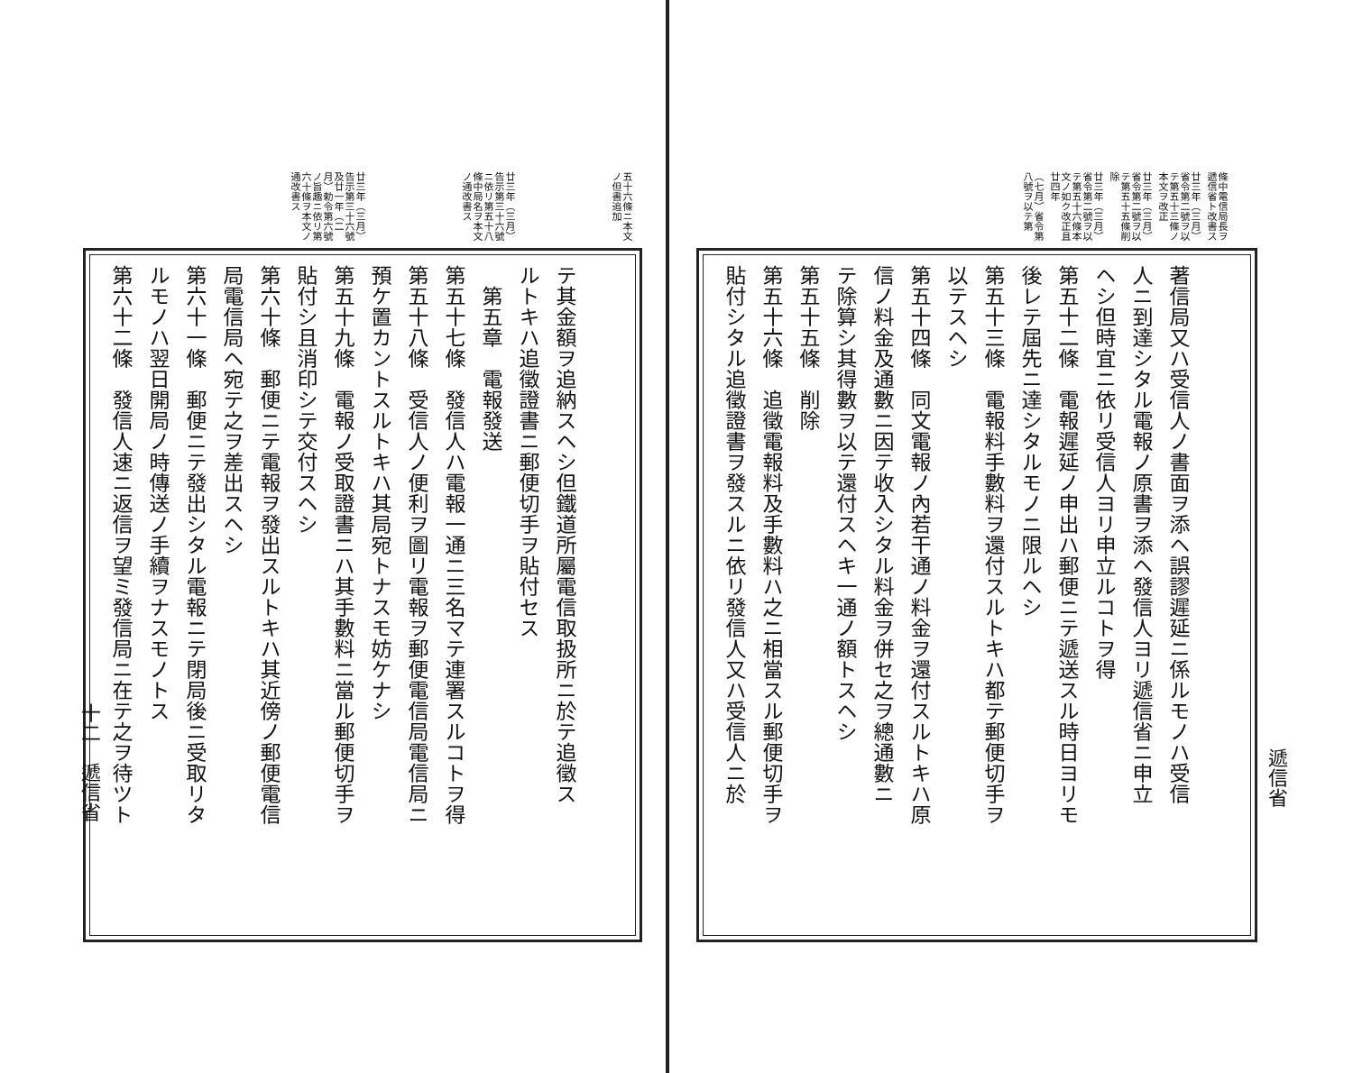條中電信局長ヲ遞信省ト改書ス
廿三年（三月）省令第二號ヲ以テ第五十三條ノ本文ヲ改正
廿三年（三月）省令第二號ヲ以テ第五十五條削除
廿三年（三月）省令第二號ヲ以テ第五十六條本文ノ如ク改正且廿四年
（七月）省令第八號ヲ以テ第
著信局又ハ受信人ノ書面ヲ添ヘ誤謬遲延ニ係ルモノハ受信
人ニ到達シタル電報ノ原書ヲ添ヘ發信人ヨリ遞信省ニ申立
ヘシ但時宜ニ依リ受信人ヨリ申立ルコトヲ得
第五十二條　電報遲延ノ申出ハ郵便ニテ遞送スル時日ヨリモ
後レテ屆先ニ達シタルモノニ限ルヘシ
第五十三條　電報料手數料ヲ還付スルトキハ都テ郵便切手ヲ
以テスヘシ
第五十四條　同文電報ノ內若干通ノ料金ヲ還付スルトキハ原
信ノ料金及通數ニ因テ收入シタル料金ヲ併セ之ヲ總通數ニ
テ除算シ其得數ヲ以テ還付スヘキ一通ノ額トスヘシ
第五十五條　削除
第五十六條　追徵電報料及手數料ハ之ニ相當スル郵便切手ヲ
貼付シタル追徵證書ヲ發スルニ依リ發信人又ハ受信人ニ於
遞信省
五十六條ニ本文ノ但書追加
廿三年（三月）告示第三十六號ニ依リ第五十八條中局名ヲ本文ノ通改書ス
廿三年（三月）告示第三十六號及廿一年（二月）勅令第六號ノ旨趣ニ依リ第六十條ヲ本文ノ通改書ス
テ其金額ヲ追納スヘシ但鐵道所屬電信取扱所ニ於テ追徵ス
ルトキハ追徵證書ニ郵便切手ヲ貼付セス
　第五章　電報發送
第五十七條　發信人ハ電報一通ニ三名マテ連署スルコトヲ得
第五十八條　受信人ノ便利ヲ圖リ電報ヲ郵便電信局電信局ニ
預ケ置カントスルトキハ其局宛トナスモ妨ケナシ
第五十九條　電報ノ受取證書ニハ其手數料ニ當ル郵便切手ヲ
貼付シ且消印シテ交付スヘシ
第六十條　郵便ニテ電報ヲ發出スルトキハ其近傍ノ郵便電信
局電信局ヘ宛テ之ヲ差出スヘシ
第六十一條　郵便ニテ發出シタル電報ニテ閉局後ニ受取リタ
ルモノハ翌日開局ノ時傳送ノ手續ヲナスモノトス
第六十二條　發信人速ニ返信ヲ望ミ發信局ニ在テ之ヲ待ツト
十二　遞信省